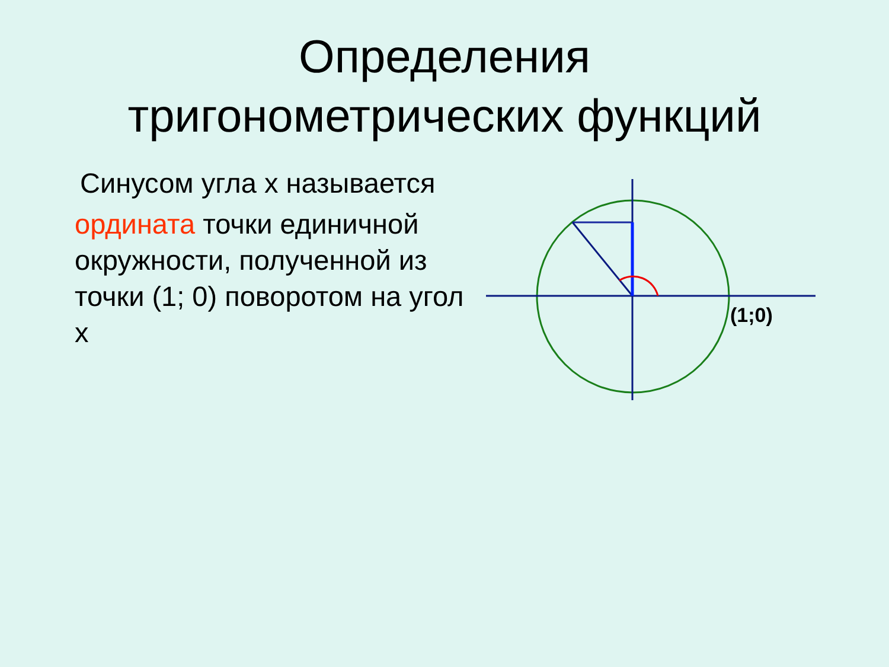Определения
тригонометрических функций
Синусом угла х называется
ордината точки единичной окружности, полученной из точки (1; 0) поворотом на угол х
(1;0)